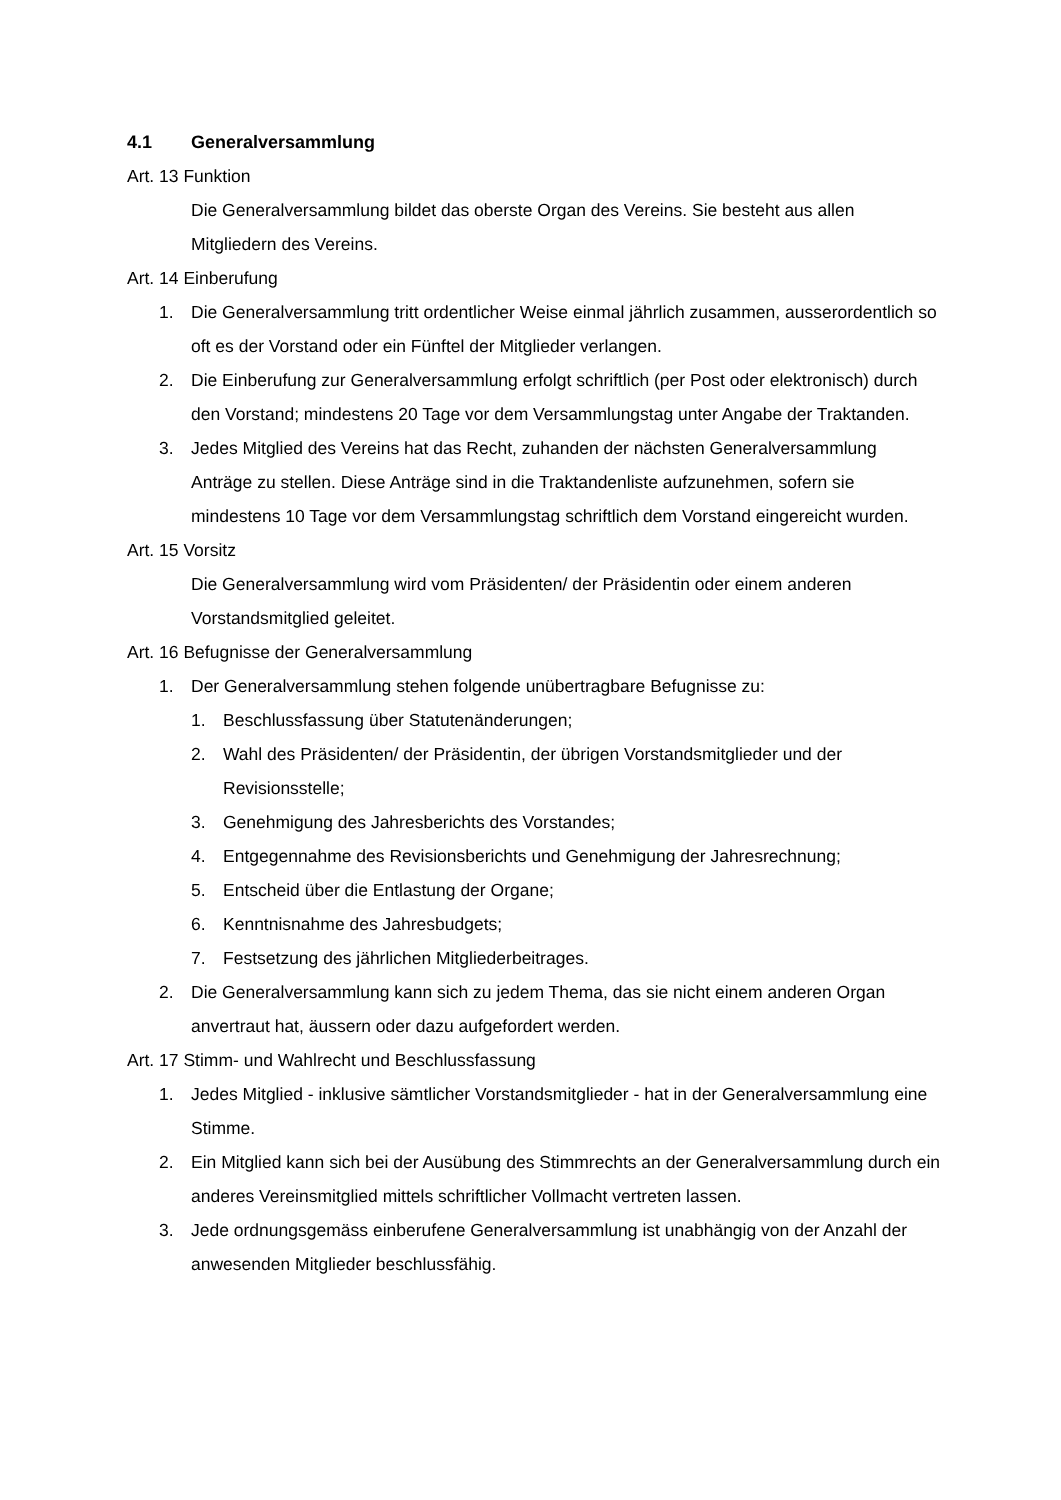4.1 Generalversammlung
Art. 13 Funktion
Die Generalversammlung bildet das oberste Organ des Vereins. Sie besteht aus allen Mitgliedern des Vereins.
Art. 14 Einberufung
1. Die Generalversammlung tritt ordentlicher Weise einmal jährlich zusammen, ausserordentlich so oft es der Vorstand oder ein Fünftel der Mitglieder verlangen.
2. Die Einberufung zur Generalversammlung erfolgt schriftlich (per Post oder elektronisch) durch den Vorstand; mindestens 20 Tage vor dem Versammlungstag unter Angabe der Traktanden.
3. Jedes Mitglied des Vereins hat das Recht, zuhanden der nächsten Generalversammlung Anträge zu stellen. Diese Anträge sind in die Traktandenliste aufzunehmen, sofern sie mindestens 10 Tage vor dem Versammlungstag schriftlich dem Vorstand eingereicht wurden.
Art. 15 Vorsitz
Die Generalversammlung wird vom Präsidenten/ der Präsidentin oder einem anderen Vorstandsmitglied geleitet.
Art. 16 Befugnisse der Generalversammlung
1. Der Generalversammlung stehen folgende unübertragbare Befugnisse zu:
1. Beschlussfassung über Statutenänderungen;
2. Wahl des Präsidenten/ der Präsidentin, der übrigen Vorstandsmitglieder und der Revisionsstelle;
3. Genehmigung des Jahresberichts des Vorstandes;
4. Entgegennahme des Revisionsberichts und Genehmigung der Jahresrechnung;
5. Entscheid über die Entlastung der Organe;
6. Kenntnisnahme des Jahresbudgets;
7. Festsetzung des jährlichen Mitgliederbeitrages.
2. Die Generalversammlung kann sich zu jedem Thema, das sie nicht einem anderen Organ anvertraut hat, äussern oder dazu aufgefordert werden.
Art. 17 Stimm- und Wahlrecht und Beschlussfassung
1. Jedes Mitglied - inklusive sämtlicher Vorstandsmitglieder - hat in der Generalversammlung eine Stimme.
2. Ein Mitglied kann sich bei der Ausübung des Stimmrechts an der Generalversammlung durch ein anderes Vereinsmitglied mittels schriftlicher Vollmacht vertreten lassen.
3. Jede ordnungsgemäss einberufene Generalversammlung ist unabhängig von der Anzahl der anwesenden Mitglieder beschlussfähig.